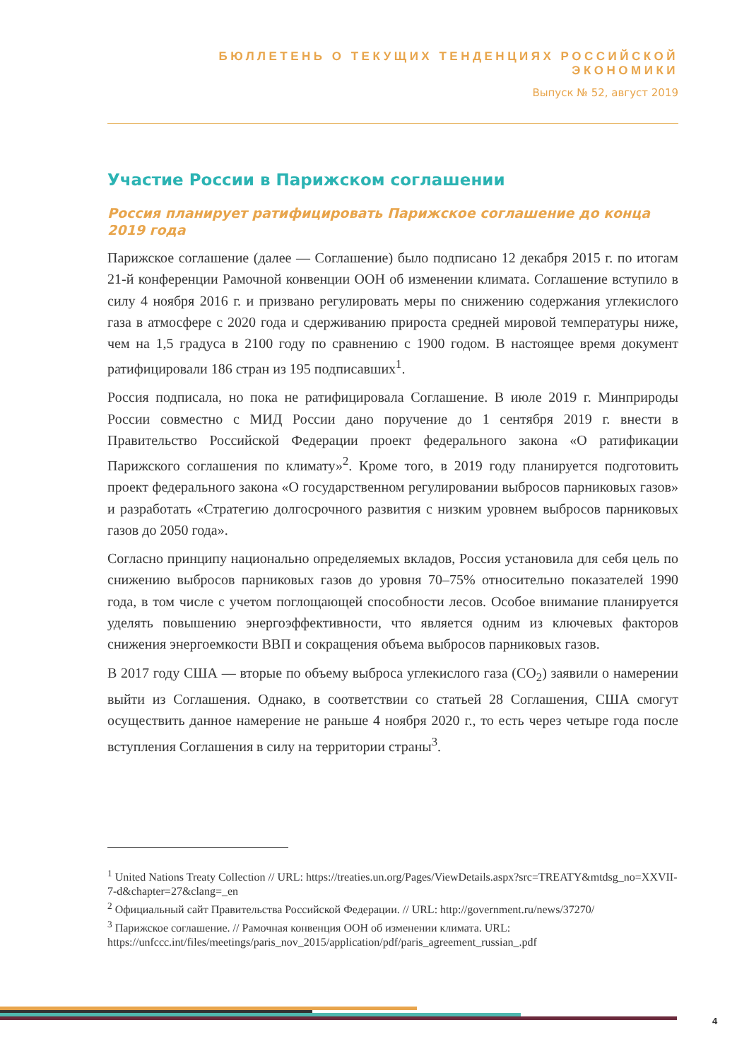БЮЛЛЕТЕНЬ О ТЕКУЩИХ ТЕНДЕНЦИЯХ РОССИЙСКОЙ ЭКОНОМИКИ
Выпуск № 52, август 2019
Участие России в Парижском соглашении
Россия планирует ратифицировать Парижское соглашение до конца 2019 года
Парижское соглашение (далее — Соглашение) было подписано 12 декабря 2015 г. по итогам 21-й конференции Рамочной конвенции ООН об изменении климата. Соглашение вступило в силу 4 ноября 2016 г. и призвано регулировать меры по снижению содержания углекислого газа в атмосфере с 2020 года и сдерживанию прироста средней мировой температуры ниже, чем на 1,5 градуса в 2100 году по сравнению с 1900 годом. В настоящее время документ ратифицировали 186 стран из 195 подписавших<sup>1</sup>.
Россия подписала, но пока не ратифицировала Соглашение. В июле 2019 г. Минприроды России совместно с МИД России дано поручение до 1 сентября 2019 г. внести в Правительство Российской Федерации проект федерального закона «О ратификации Парижского соглашения по климату»<sup>2</sup>. Кроме того, в 2019 году планируется подготовить проект федерального закона «О государственном регулировании выбросов парниковых газов» и разработать «Стратегию долгосрочного развития с низким уровнем выбросов парниковых газов до 2050 года».
Согласно принципу национально определяемых вкладов, Россия установила для себя цель по снижению выбросов парниковых газов до уровня 70–75% относительно показателей 1990 года, в том числе с учетом поглощающей способности лесов. Особое внимание планируется уделять повышению энергоэффективности, что является одним из ключевых факторов снижения энергоемкости ВВП и сокращения объема выбросов парниковых газов.
В 2017 году США — вторые по объему выброса углекислого газа (CO<sub>2</sub>) заявили о намерении выйти из Соглашения. Однако, в соответствии со статьей 28 Соглашения, США смогут осуществить данное намерение не раньше 4 ноября 2020 г., то есть через четыре года после вступления Соглашения в силу на территории страны<sup>3</sup>.
<sup>1</sup> United Nations Treaty Collection // URL: https://treaties.un.org/Pages/ViewDetails.aspx?src=TREATY&mtdsg_no=XXVII-7-d&chapter=27&clang=_en
<sup>2</sup> Официальный сайт Правительства Российской Федерации. // URL: http://government.ru/news/37270/
<sup>3</sup> Парижское соглашение. // Рамочная конвенция ООН об изменении климата. URL: https://unfccc.int/files/meetings/paris_nov_2015/application/pdf/paris_agreement_russian_.pdf
4